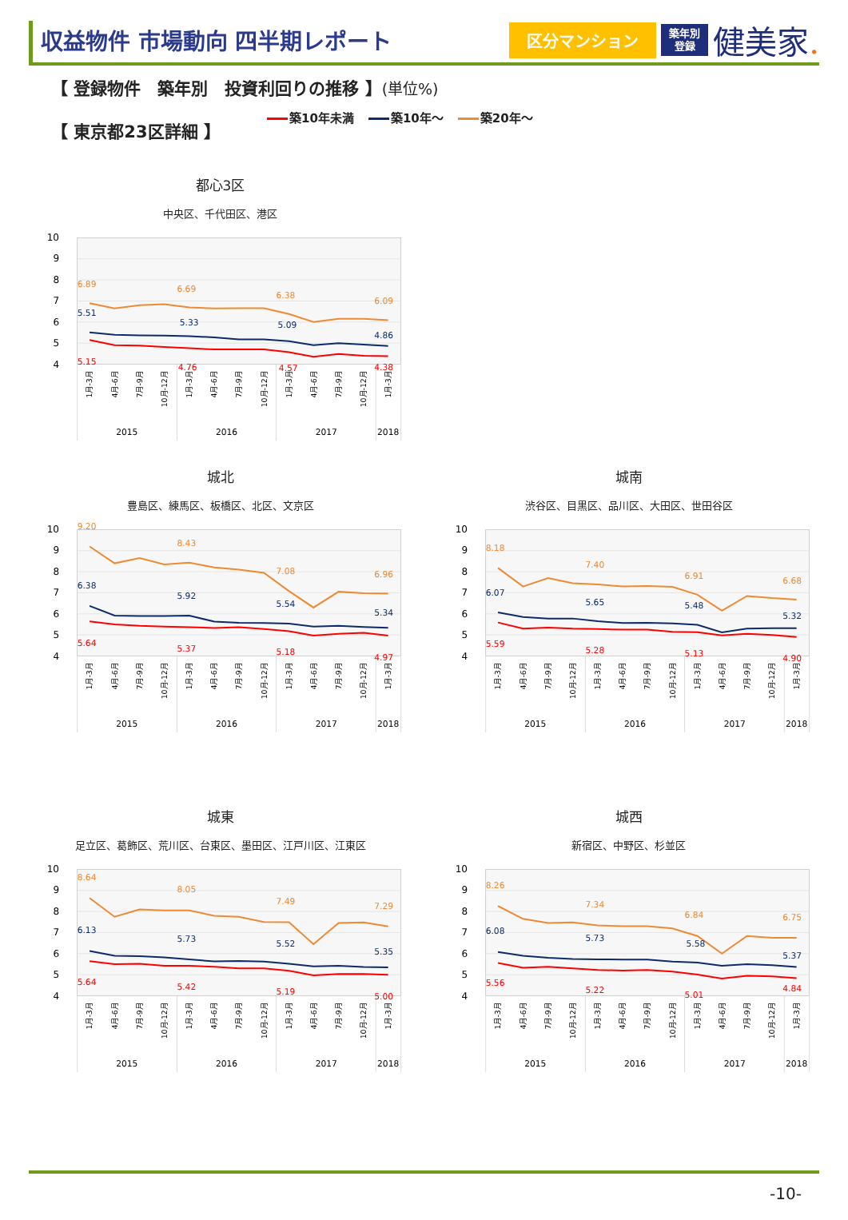収益物件 市場動向 四半期レポート
区分マンション
築年別
登録
健美家.
【 登録物件　築年別　投資利回りの推移 】(単位%)
【 東京都23区詳細 】
築10年未満 築10年～ 築20年～
都心3区
中央区、千代田区、港区
10
9
8
7
6
5
4
6.89
6.69
6.38
6.09
5.51
5.33
5.09
4.86
5.15
4.76
4.57
4.38
1月-3月
4月-6月
7月-9月
10月-12月
1月-3月
4月-6月
7月-9月
10月-12月
1月-3月
4月-6月
7月-9月
10月-12月
1月-3月
2015
2016
2017
2018
城北
豊島区、練馬区、板橋区、北区、文京区
10
9
8
7
6
5
4
9.20
8.43
7.08
6.96
6.38
5.92
5.54
5.34
5.64
5.37
5.18
4.97
1月-3月
4月-6月
7月-9月
10月-12月
1月-3月
4月-6月
7月-9月
10月-12月
1月-3月
4月-6月
7月-9月
10月-12月
1月-3月
2015
2016
2017
2018
城南
渋谷区、目黒区、品川区、大田区、世田谷区
10
9
8
7
6
5
4
8.18
7.40
6.91
6.68
6.07
5.65
5.48
5.32
5.59
5.28
5.13
4.90
1月-3月
4月-6月
7月-9月
10月-12月
1月-3月
4月-6月
7月-9月
10月-12月
1月-3月
4月-6月
7月-9月
10月-12月
1月-3月
2015
2016
2017
2018
城東
足立区、葛飾区、荒川区、台東区、墨田区、江戸川区、江東区
10
9
8
7
6
5
4
8.64
8.05
7.49
7.29
6.13
5.73
5.52
5.35
5.64
5.42
5.19
5.00
1月-3月
4月-6月
7月-9月
10月-12月
1月-3月
4月-6月
7月-9月
10月-12月
1月-3月
4月-6月
7月-9月
10月-12月
1月-3月
2015
2016
2017
2018
城西
新宿区、中野区、杉並区
10
9
8
7
6
5
4
8.26
7.34
6.84
6.75
6.08
5.73
5.58
5.37
5.56
5.22
5.01
4.84
1月-3月
4月-6月
7月-9月
10月-12月
1月-3月
4月-6月
7月-9月
10月-12月
1月-3月
4月-6月
7月-9月
10月-12月
1月-3月
2015
2016
2017
2018
-10-